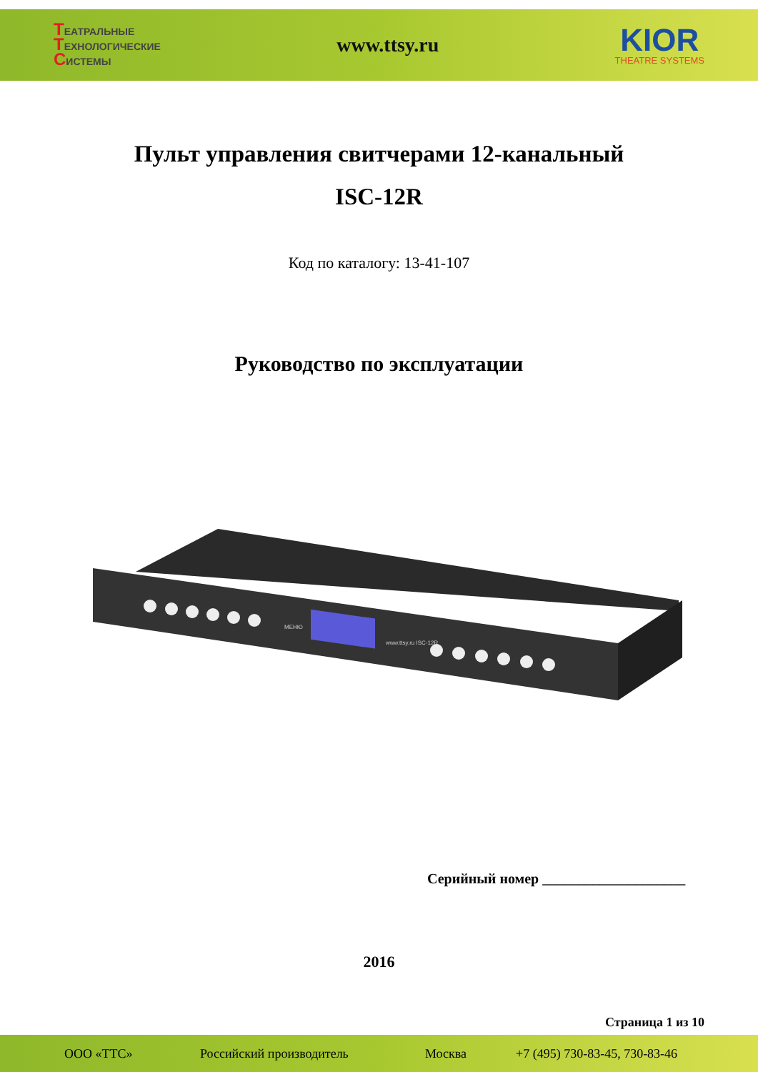ТЕАТРАЛЬНЫЕ
ТЕХНОЛОГИЧЕСКИЕ
СИСТЕМЫ
www.ttsy.ru
KIOR
THEATRE SYSTEMS
Пульт управления свитчерами 12-канальный
ISC-12R
Код по каталогу: 13-41-107
Руководство по эксплуатации
МЕНЮ
www.ttsy.ru ISC-12R
Серийный номер ____________________
2016
Страница 1 из 10
ООО «ТТС» Российский производитель Москва +7 (495) 730-83-45, 730-83-46